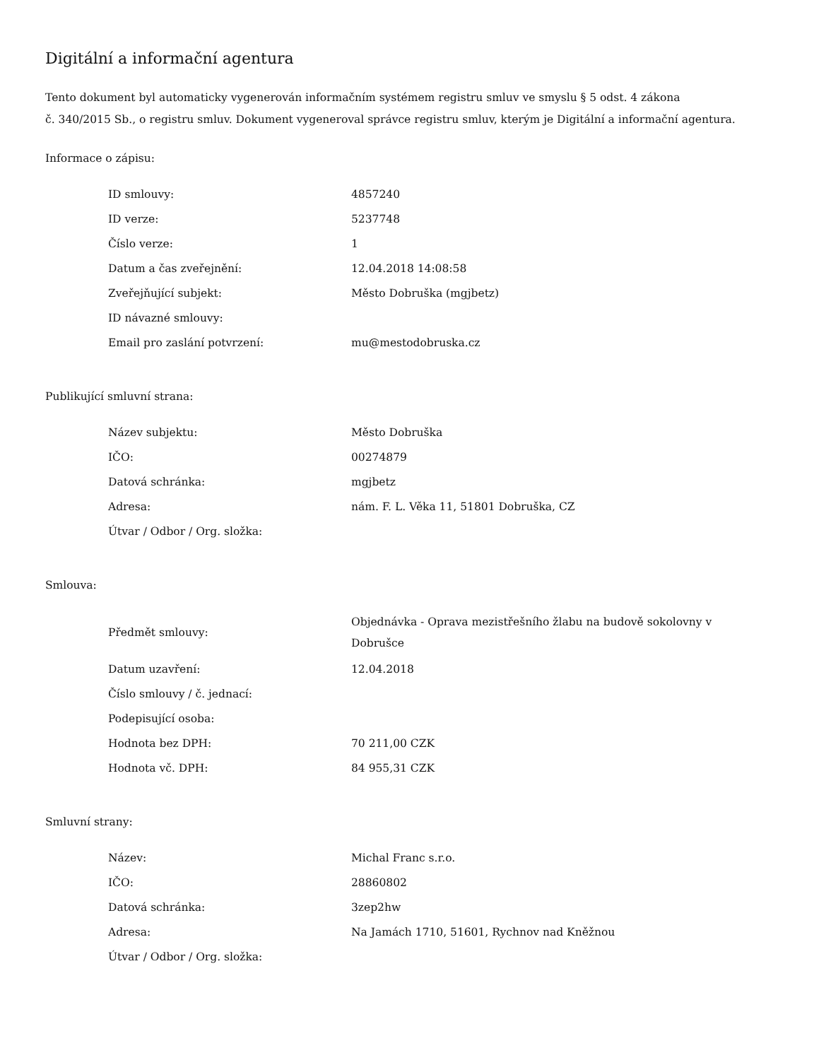Digitální a informační agentura
Tento dokument byl automaticky vygenerován informačním systémem registru smluv ve smyslu § 5 odst. 4 zákona
č. 340/2015 Sb., o registru smluv. Dokument vygeneroval správce registru smluv, kterým je Digitální a informační agentura.
Informace o zápisu:
| ID smlouvy: | 4857240 |
| ID verze: | 5237748 |
| Číslo verze: | 1 |
| Datum a čas zveřejnění: | 12.04.2018 14:08:58 |
| Zveřejňující subjekt: | Město Dobruška (mgjbetz) |
| ID návazné smlouvy: | |
| Email pro zaslání potvrzení: | mu@mestodobruska.cz |
Publikující smluvní strana:
| Název subjektu: | Město Dobruška |
| IČO: | 00274879 |
| Datová schránka: | mgjbetz |
| Adresa: | nám. F. L. Věka 11, 51801 Dobruška, CZ |
| Útvar / Odbor / Org. složka: | |
Smlouva:
| Předmět smlouvy: | Objednávka - Oprava mezistřešního žlabu na budově sokolovny v Dobrušce |
| Datum uzavření: | 12.04.2018 |
| Číslo smlouvy / č. jednací: | |
| Podepisující osoba: | |
| Hodnota bez DPH: | 70 211,00 CZK |
| Hodnota vč. DPH: | 84 955,31 CZK |
Smluvní strany:
| Název: | Michal Franc s.r.o. |
| IČO: | 28860802 |
| Datová schránka: | 3zep2hw |
| Adresa: | Na Jamách 1710, 51601, Rychnov nad Kněžnou |
| Útvar / Odbor / Org. složka: | |